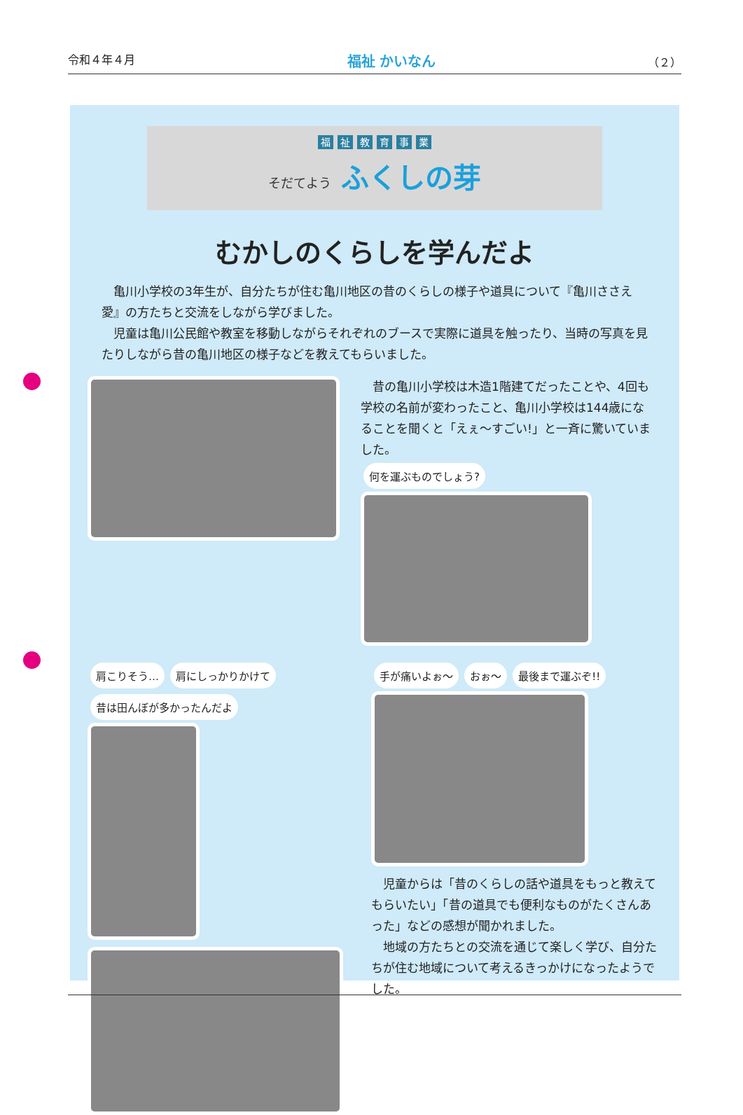令和４年４月 福祉 かいなん （２）
福祉教育事業
そだてよう ふくしの芽
むかしのくらしを学んだよ
　亀川小学校の3年生が、自分たちが住む亀川地区の昔のくらしの様子や道具について『亀川ささえ愛』の方たちと交流をしながら学びました。
　児童は亀川公民館や教室を移動しながらそれぞれのブースで実際に道具を触ったり、当時の写真を見たりしながら昔の亀川地区の様子などを教えてもらいました。
　昔の亀川小学校は木造1階建てだったことや、4回も学校の名前が変わったこと、亀川小学校は144歳になることを聞くと「えぇ～すごい!」と一斉に驚いていました。
何を運ぶものでしょう?
肩こりそう… 肩にしっかりかけて 昔は田んぼが多かったんだよ
手が痛いよぉ～ おぉ～ 最後まで運ぶぞ!!
　児童からは「昔のくらしの話や道具をもっと教えてもらいたい」「昔の道具でも便利なものがたくさんあった」などの感想が聞かれました。
　地域の方たちとの交流を通じて楽しく学び、自分たちが住む地域について考えるきっかけになったようでした。